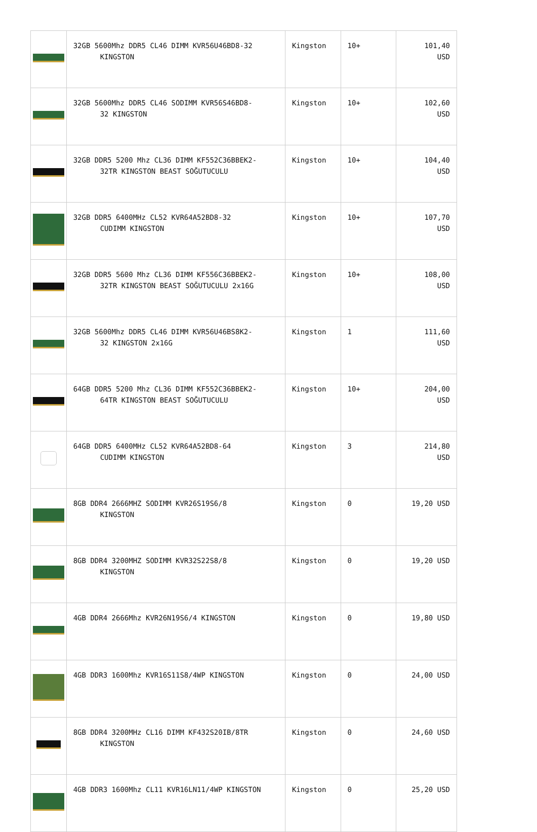| | 32GB 5600Mhz DDR5 CL46 DIMM KVR56U46BD8-32 KINGSTON | Kingston | 10+ | 101,40 USD |
| | 32GB 5600Mhz DDR5 CL46 SODIMM KVR56S46BD8- 32 KINGSTON | Kingston | 10+ | 102,60 USD |
| | 32GB DDR5 5200 Mhz CL36 DIMM KF552C36BBEK2- 32TR KINGSTON BEAST SOĞUTUCULU | Kingston | 10+ | 104,40 USD |
| | 32GB DDR5 6400MHz CL52 KVR64A52BD8-32 CUDIMM KINGSTON | Kingston | 10+ | 107,70 USD |
| | 32GB DDR5 5600 Mhz CL36 DIMM KF556C36BBEK2- 32TR KINGSTON BEAST SOĞUTUCULU 2x16G | Kingston | 10+ | 108,00 USD |
| | 32GB 5600Mhz DDR5 CL46 DIMM KVR56U46BS8K2- 32 KINGSTON 2x16G | Kingston | 1 | 111,60 USD |
| | 64GB DDR5 5200 Mhz CL36 DIMM KF552C36BBEK2- 64TR KINGSTON BEAST SOĞUTUCULU | Kingston | 10+ | 204,00 USD |
| | 64GB DDR5 6400MHz CL52 KVR64A52BD8-64 CUDIMM KINGSTON | Kingston | 3 | 214,80 USD |
| | 8GB DDR4 2666MHZ SODIMM KVR26S19S6/8 KINGSTON | Kingston | 0 | 19,20 USD |
| | 8GB DDR4 3200MHZ SODIMM KVR32S22S8/8 KINGSTON | Kingston | 0 | 19,20 USD |
| | 4GB DDR4 2666Mhz KVR26N19S6/4 KINGSTON | Kingston | 0 | 19,80 USD |
| | 4GB DDR3 1600Mhz KVR16S11S8/4WP KINGSTON | Kingston | 0 | 24,00 USD |
| | 8GB DDR4 3200MHz CL16 DIMM KF432S20IB/8TR KINGSTON | Kingston | 0 | 24,60 USD |
| | 4GB DDR3 1600Mhz CL11 KVR16LN11/4WP KINGSTON | Kingston | 0 | 25,20 USD |